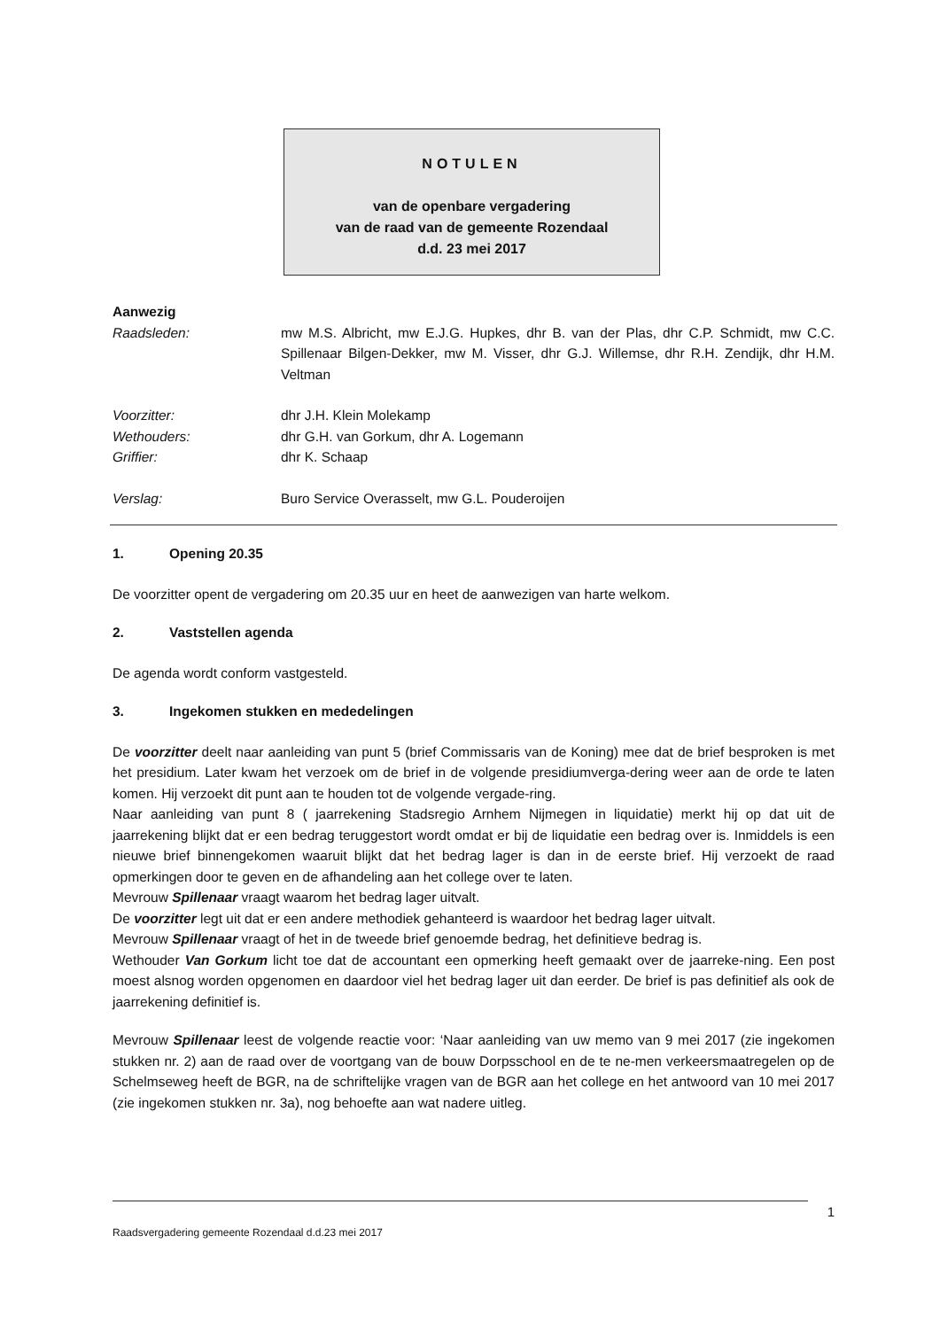NOTULEN
van de openbare vergadering
van de raad van de gemeente Rozendaal
d.d. 23 mei 2017
Aanwezig
Raadsleden: mw M.S. Albricht, mw E.J.G. Hupkes, dhr B. van der Plas, dhr C.P. Schmidt, mw C.C. Spillenaar Bilgen-Dekker, mw M. Visser, dhr G.J. Willemse, dhr R.H. Zendijk, dhr H.M. Veltman
Voorzitter: dhr J.H. Klein Molekamp
Wethouders: dhr G.H. van Gorkum, dhr A. Logemann
Griffier: dhr K. Schaap
Verslag: Buro Service Overasselt, mw G.L. Pouderoijen
1. Opening 20.35
De voorzitter opent de vergadering om 20.35 uur en heet de aanwezigen van harte welkom.
2. Vaststellen agenda
De agenda wordt conform vastgesteld.
3. Ingekomen stukken en mededelingen
De voorzitter deelt naar aanleiding van punt 5 (brief Commissaris van de Koning) mee dat de brief besproken is met het presidium. Later kwam het verzoek om de brief in de volgende presidiumverga-dering weer aan de orde te laten komen. Hij verzoekt dit punt aan te houden tot de volgende vergade-ring.
Naar aanleiding van punt 8 ( jaarrekening Stadsregio Arnhem Nijmegen in liquidatie) merkt hij op dat uit de jaarrekening blijkt dat er een bedrag teruggestort wordt omdat er bij de liquidatie een bedrag over is. Inmiddels is een nieuwe brief binnengekomen waaruit blijkt dat het bedrag lager is dan in de eerste brief. Hij verzoekt de raad opmerkingen door te geven en de afhandeling aan het college over te laten.
Mevrouw Spillenaar vraagt waarom het bedrag lager uitvalt.
De voorzitter legt uit dat er een andere methodiek gehanteerd is waardoor het bedrag lager uitvalt.
Mevrouw Spillenaar vraagt of het in de tweede brief genoemde bedrag, het definitieve bedrag is.
Wethouder Van Gorkum licht toe dat de accountant een opmerking heeft gemaakt over de jaarreke-ning. Een post moest alsnog worden opgenomen en daardoor viel het bedrag lager uit dan eerder. De brief is pas definitief als ook de jaarrekening definitief is.
Mevrouw Spillenaar leest de volgende reactie voor: ‘Naar aanleiding van uw memo van 9 mei 2017 (zie ingekomen stukken nr. 2) aan de raad over de voortgang van de bouw Dorpsschool en de te ne-men verkeersmaatregelen op de Schelmseweg heeft de BGR, na de schriftelijke vragen van de BGR aan het college en het antwoord van 10 mei 2017 (zie ingekomen stukken nr. 3a), nog behoefte aan wat nadere uitleg.
1
Raadsvergadering gemeente Rozendaal d.d.23 mei 2017